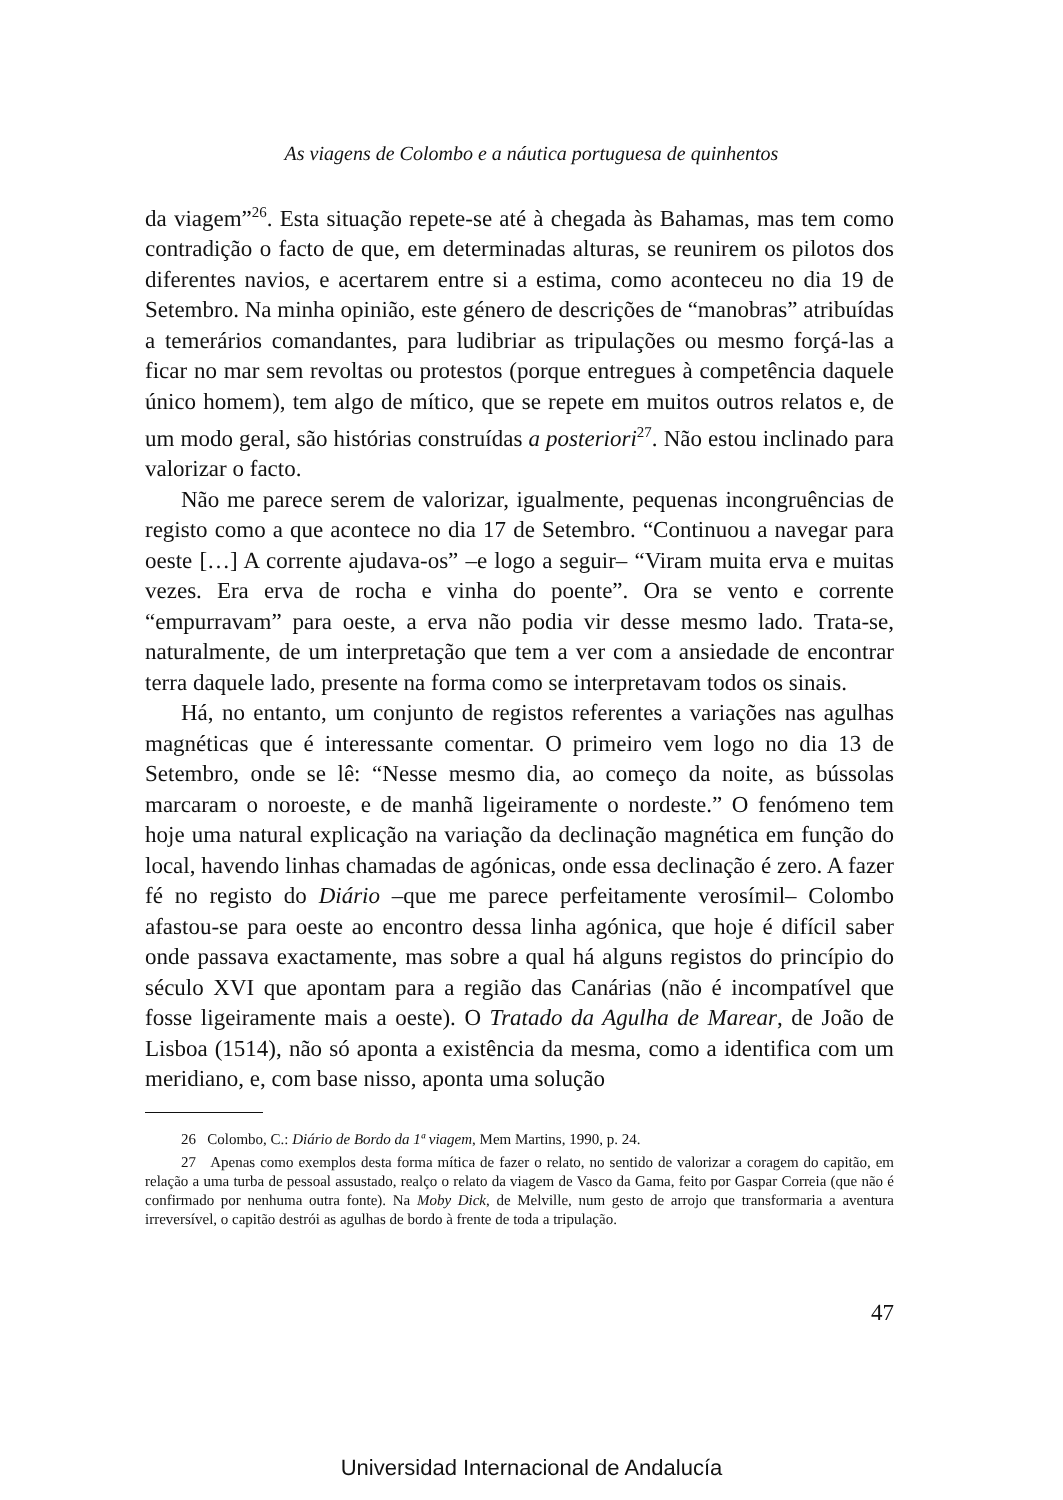As viagens de Colombo e a náutica portuguesa de quinhentos
da viagem”<sup>26</sup>. Esta situação repete-se até à chegada às Bahamas, mas tem como contradição o facto de que, em determinadas alturas, se reunirem os pilotos dos diferentes navios, e acertarem entre si a estima, como aconteceu no dia 19 de Setembro. Na minha opinião, este género de descrições de “manobras” atribuídas a temerários comandantes, para ludibriar as tripulações ou mesmo forçá-las a ficar no mar sem revoltas ou protestos (porque entregues à competência daquele único homem), tem algo de mítico, que se repete em muitos outros relatos e, de um modo geral, são histórias construídas a posteriori<sup>27</sup>. Não estou inclinado para valorizar o facto.
Não me parece serem de valorizar, igualmente, pequenas incongruências de registo como a que acontece no dia 17 de Setembro. “Continuou a navegar para oeste […] A corrente ajudava-os” –e logo a seguir– “Viram muita erva e muitas vezes. Era erva de rocha e vinha do poente”. Ora se vento e corrente “empurravam” para oeste, a erva não podia vir desse mesmo lado. Trata-se, naturalmente, de um interpretação que tem a ver com a ansiedade de encontrar terra daquele lado, presente na forma como se interpretavam todos os sinais.
Há, no entanto, um conjunto de registos referentes a variações nas agulhas magnéticas que é interessante comentar. O primeiro vem logo no dia 13 de Setembro, onde se lê: “Nesse mesmo dia, ao começo da noite, as bússolas marcaram o noroeste, e de manhã ligeiramente o nordeste.” O fenómeno tem hoje uma natural explicação na variação da declinação magnética em função do local, havendo linhas chamadas de agónicas, onde essa declinação é zero. A fazer fé no registo do Diário –que me parece perfeitamente verosímil– Colombo afastou-se para oeste ao encontro dessa linha agónica, que hoje é difícil saber onde passava exactamente, mas sobre a qual há alguns registos do princípio do século XVI que apontam para a região das Canárias (não é incompatível que fosse ligeiramente mais a oeste). O Tratado da Agulha de Marear, de João de Lisboa (1514), não só aponta a existência da mesma, como a identifica com um meridiano, e, com base nisso, aponta uma solução
26 Colombo, C.: Diário de Bordo da 1ª viagem, Mem Martins, 1990, p. 24.
27 Apenas como exemplos desta forma mítica de fazer o relato, no sentido de valorizar a coragem do capitão, em relação a uma turba de pessoal assustado, realço o relato da viagem de Vasco da Gama, feito por Gaspar Correia (que não é confirmado por nenhuma outra fonte). Na Moby Dick, de Melville, num gesto de arrojo que transformaria a aventura irreversível, o capitão destrói as agulhas de bordo à frente de toda a tripulação.
47
Universidad Internacional de Andalucía